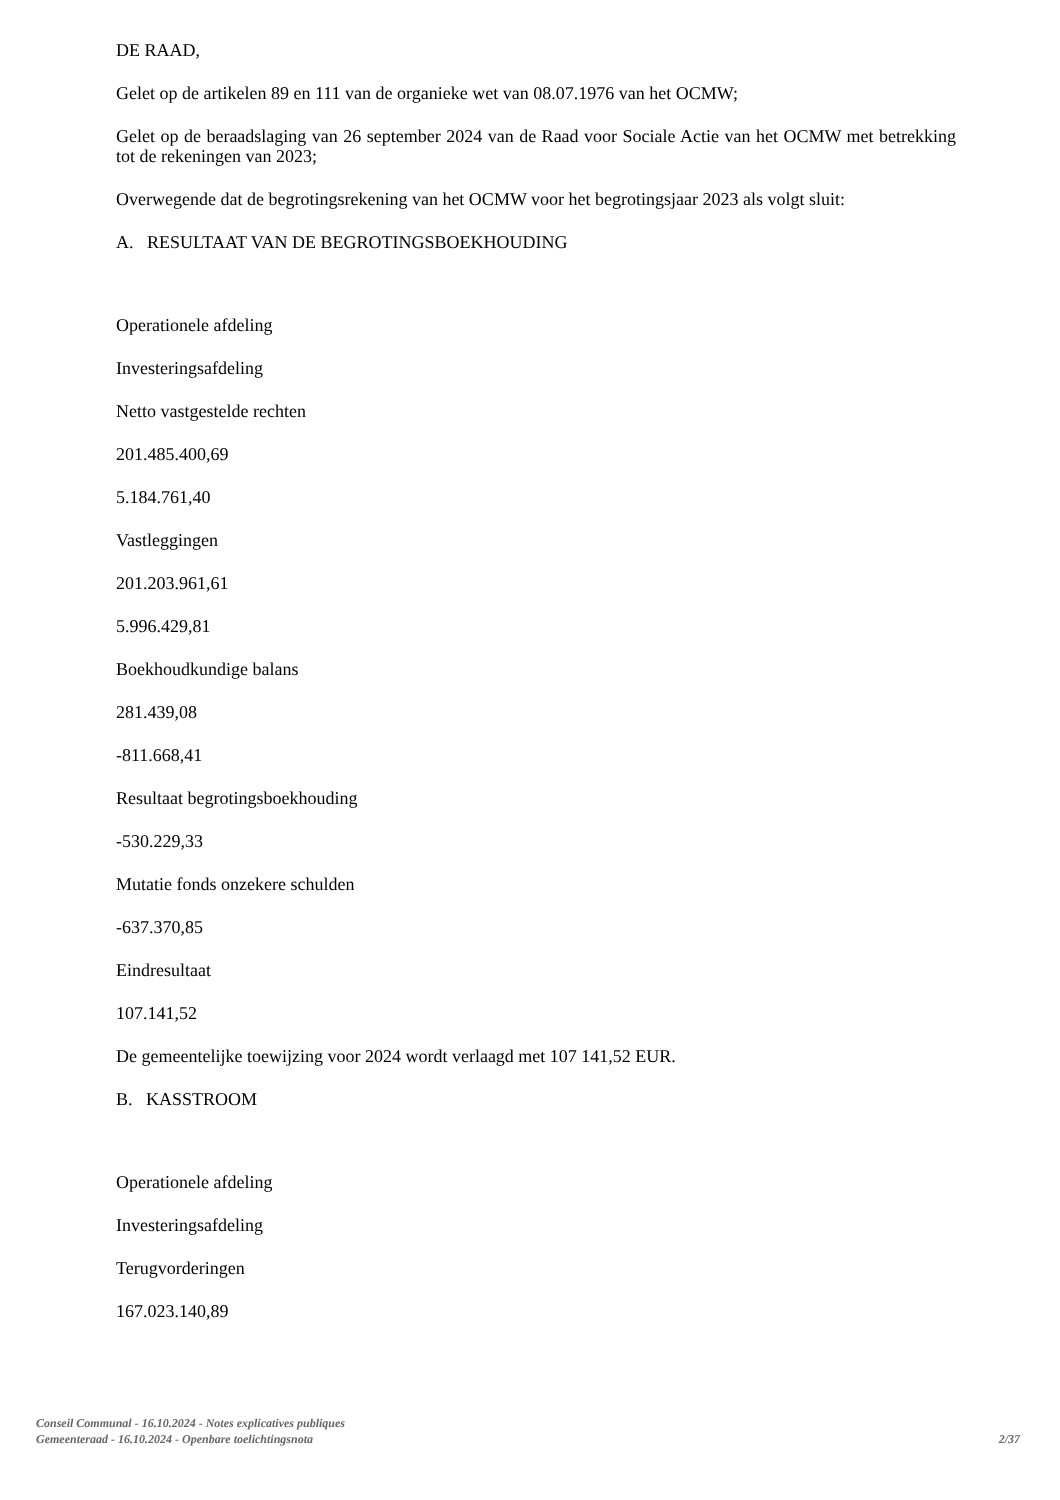DE RAAD,
Gelet op de artikelen 89 en 111 van de organieke wet van 08.07.1976 van het OCMW;
Gelet op de beraadslaging van 26 september 2024 van de Raad voor Sociale Actie van het OCMW met betrekking tot de rekeningen van 2023;
Overwegende dat de begrotingsrekening van het OCMW voor het begrotingsjaar 2023 als volgt sluit:
A. RESULTAAT VAN DE BEGROTINGSBOEKHOUDING
Operationele afdeling
Investeringsafdeling
Netto vastgestelde rechten
201.485.400,69
5.184.761,40
Vastleggingen
201.203.961,61
5.996.429,81
Boekhoudkundige balans
281.439,08
-811.668,41
Resultaat begrotingsboekhouding
-530.229,33
Mutatie fonds onzekere schulden
-637.370,85
Eindresultaat
107.141,52
De gemeentelijke toewijzing voor 2024 wordt verlaagd met 107 141,52 EUR.
B. KASSTROOM
Operationele afdeling
Investeringsafdeling
Terugvorderingen
167.023.140,89
Conseil Communal - 16.10.2024 - Notes explicatives publiques
Gemeenteraad - 16.10.2024 - Openbare toelichtingsnota
2/37